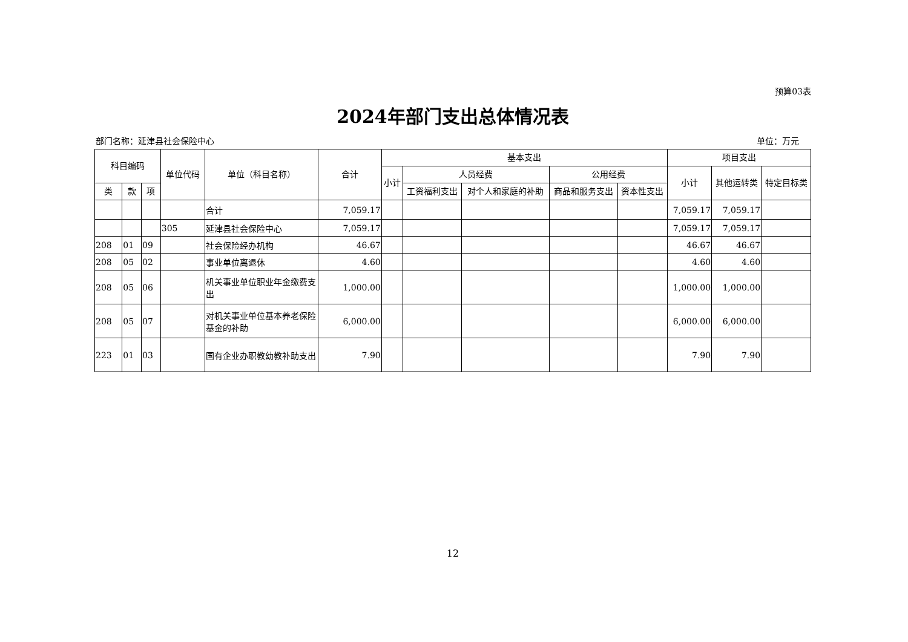预算03表
2024年部门支出总体情况表
部门名称：延津县社会保险中心 单位：万元
| 科目编码 | | | 单位代码 | 单位（科目名称） | 合计 | 基本支出 | | | | | 项目支出 | | |
| --- | --- | --- | --- | --- | --- | --- | --- | --- | --- | --- | --- | --- | --- |
| | | | | | | 小计 | 人员经费 | | 公用经费 | | 小计 | 其他运转类 | 特定目标类 |
| 类 | 款 | 项 | | | | | 工资福利支出 | 对个人和家庭的补助 | 商品和服务支出 | 资本性支出 | | | |
| | | | | 合计 | 7,059.17 | | | | | | 7,059.17 | 7,059.17 | |
| | | | 305 | 延津县社会保险中心 | 7,059.17 | | | | | | 7,059.17 | 7,059.17 | |
| 208 | 01 | 09 | | 社会保险经办机构 | 46.67 | | | | | | 46.67 | 46.67 | |
| 208 | 05 | 02 | | 事业单位离退休 | 4.60 | | | | | | 4.60 | 4.60 | |
| 208 | 05 | 06 | | 机关事业单位职业年金缴费支出 | 1,000.00 | | | | | | 1,000.00 | 1,000.00 | |
| 208 | 05 | 07 | | 对机关事业单位基本养老保险基金的补助 | 6,000.00 | | | | | | 6,000.00 | 6,000.00 | |
| 223 | 01 | 03 | | 国有企业办职教幼教补助支出 | 7.90 | | | | | | 7.90 | 7.90 | |
12